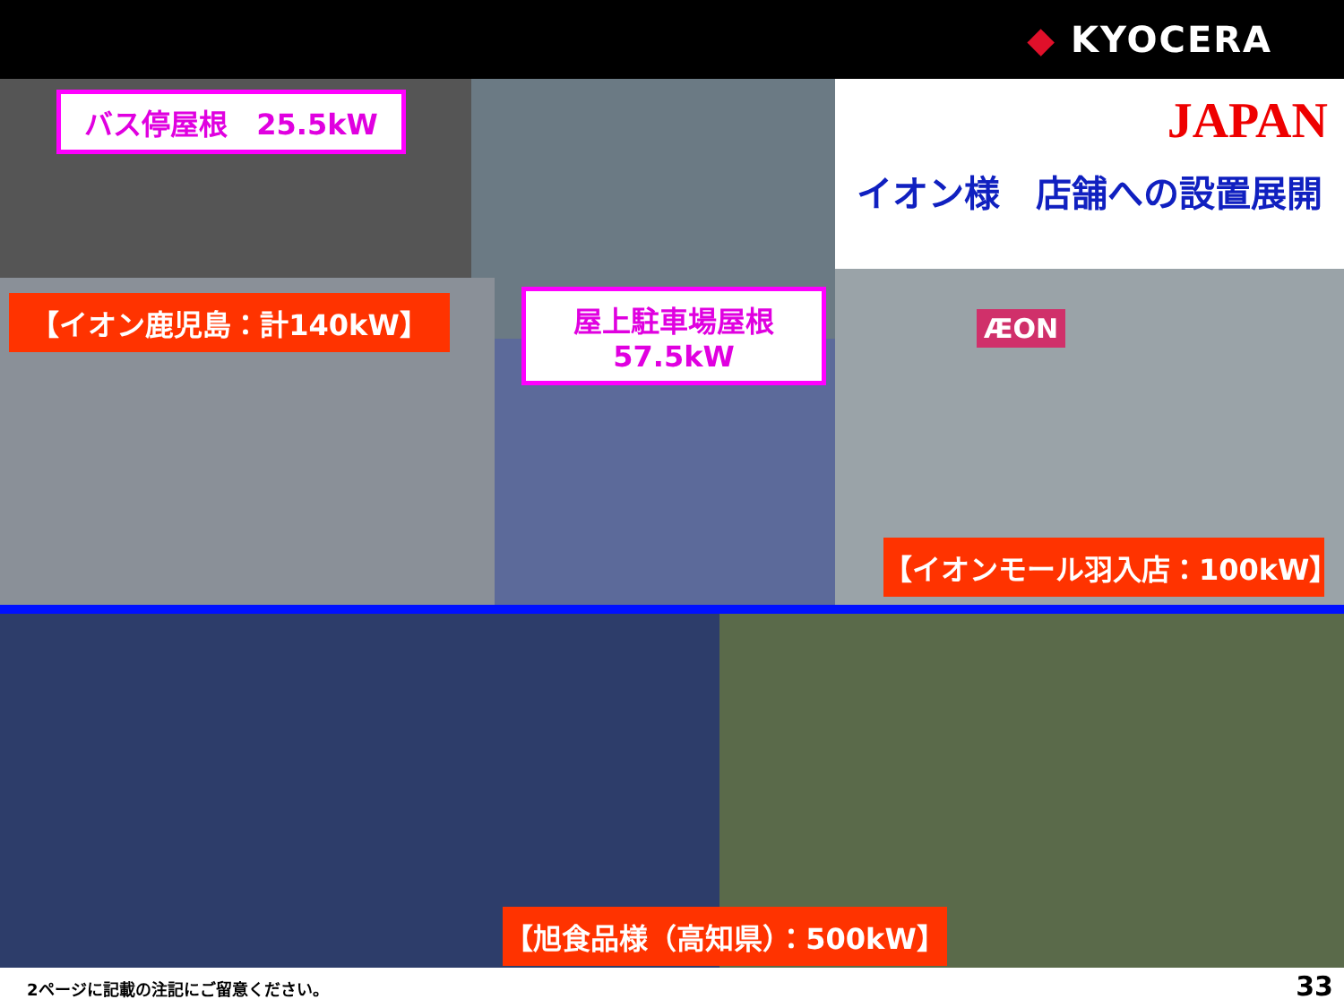◆ KYOCERA
バス停屋根　25.5kW
【イオン鹿児島：計140kW】
屋上駐車場屋根
57.5kW
JAPAN
イオン様　店舗への設置展開
ÆON
【イオンモール羽入店：100kW】
【旭食品様（高知県）：500kW】
2ページに記載の注記にご留意ください。
33